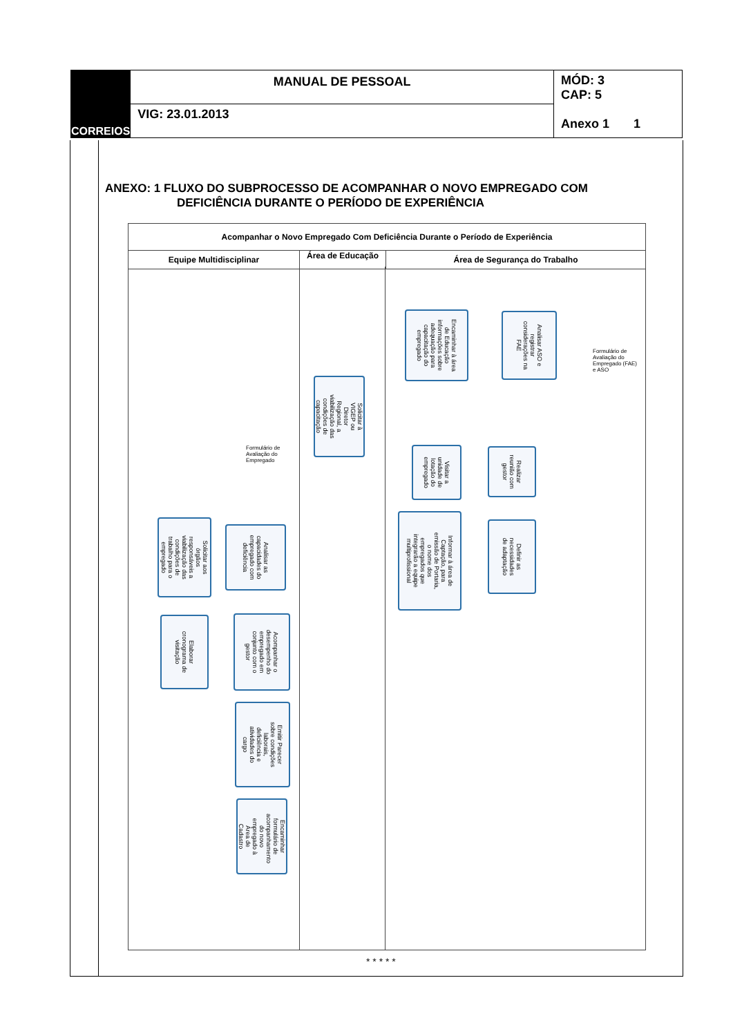| CORREIOS | MANUAL DE PESSOAL | MÓD: 3 CAP: 5 Anexo 1 1 |
| | VIG: 23.01.2013 | |
ANEXO: 1 FLUXO DO SUBPROCESSO DE ACOMPANHAR O NOVO EMPREGADO COM
DEFICIÊNCIA DURANTE O PERÍODO DE EXPERIÊNCIA
Acompanhar o Novo Empregado Com Deficiência Durante o Período de Experiência
Equipe Multidisciplinar
Área de Educação
Área de Segurança do Trabalho
Analisar ASO e registrar considerações na FAE
Encaminhar à área de Educação informações sobre adequação para capacitação do empregado
Formulário de Avaliação do Empregado (FAE) e ASO
Solicitar à VIGEP ou Diretor Regional, a viabilização das condições de capacitação
Visitar a unidade de lotação do empregado
Realizar reunião com gestor
Formulário de Avaliação do Empregado
Informar à área de Captação, para emissão de Portaria, o nome dos empregados que integrarão a equipe multiprofissional
Definir as necessidades de adaptação
Analisar as capacidades do empregado com deficiência
Solicitar aos órgãos responsáveis a viabilização das condições de trabalho para o empregado
Elaborar cronograma de visitação
Acompanhar o desempenho do empregado em conjunto com o gestor
Emitir Parecer sobre condições laborais, deficiência e atividades do cargo
Encaminhar formulário de acompanhamento do novo empregado à Área de Cadastro
* * * * *